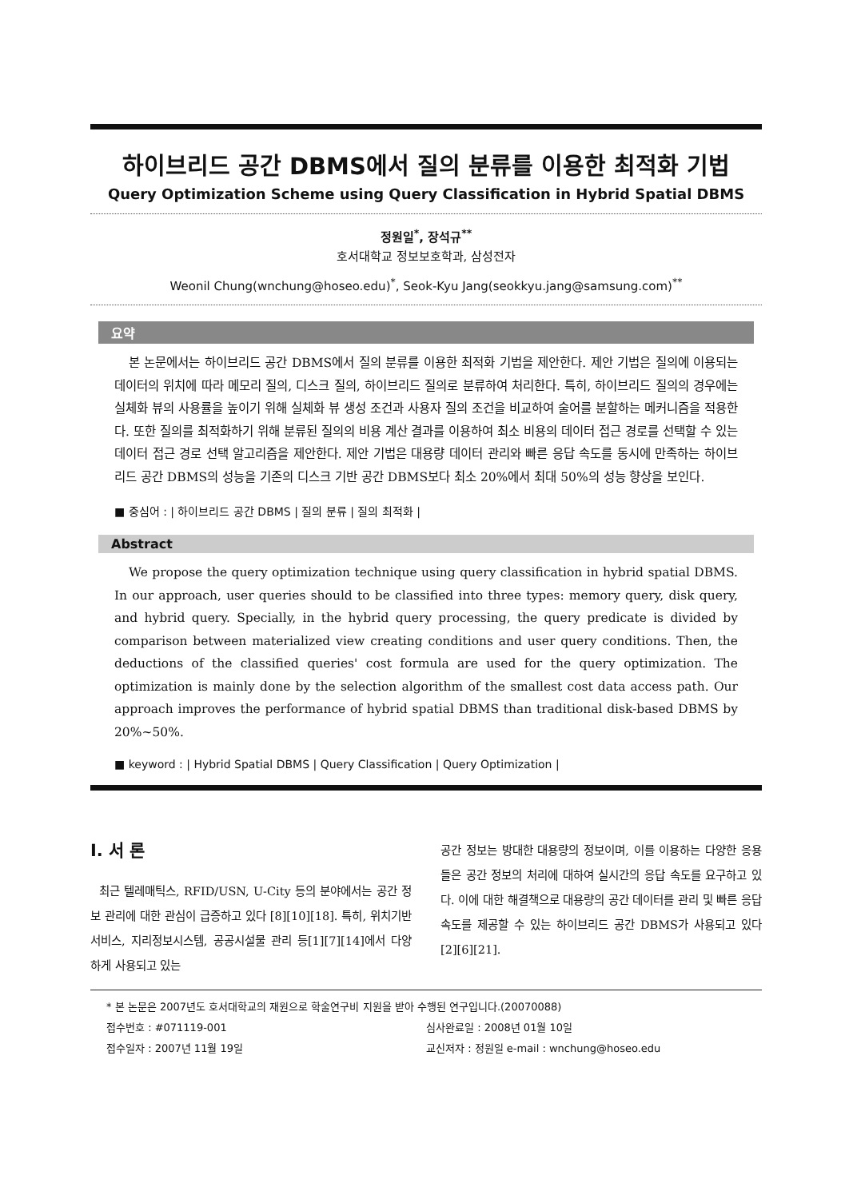하이브리드 공간 DBMS에서 질의 분류를 이용한 최적화 기법
Query Optimization Scheme using Query Classification in Hybrid Spatial DBMS
정원일<sup>*</sup>, 장석규<sup>**</sup>
호서대학교 정보보호학과, 삼성전자
Weonil Chung(wnchung@hoseo.edu)<sup>*</sup>, Seok-Kyu Jang(seokkyu.jang@samsung.com)<sup>**</sup>
요약
본 논문에서는 하이브리드 공간 DBMS에서 질의 분류를 이용한 최적화 기법을 제안한다. 제안 기법은 질의에 이용되는 데이터의 위치에 따라 메모리 질의, 디스크 질의, 하이브리드 질의로 분류하여 처리한다. 특히, 하이브리드 질의의 경우에는 실체화 뷰의 사용률을 높이기 위해 실체화 뷰 생성 조건과 사용자 질의 조건을 비교하여 술어를 분할하는 메커니즘을 적용한다. 또한 질의를 최적화하기 위해 분류된 질의의 비용 계산 결과를 이용하여 최소 비용의 데이터 접근 경로를 선택할 수 있는 데이터 접근 경로 선택 알고리즘을 제안한다. 제안 기법은 대용량 데이터 관리와 빠른 응답 속도를 동시에 만족하는 하이브리드 공간 DBMS의 성능을 기존의 디스크 기반 공간 DBMS보다 최소 20%에서 최대 50%의 성능 향상을 보인다.
■ 중심어 : | 하이브리드 공간 DBMS | 질의 분류 | 질의 최적화 |
Abstract
We propose the query optimization technique using query classification in hybrid spatial DBMS. In our approach, user queries should to be classified into three types: memory query, disk query, and hybrid query. Specially, in the hybrid query processing, the query predicate is divided by comparison between materialized view creating conditions and user query conditions. Then, the deductions of the classified queries' cost formula are used for the query optimization. The optimization is mainly done by the selection algorithm of the smallest cost data access path. Our approach improves the performance of hybrid spatial DBMS than traditional disk-based DBMS by 20%~50%.
■ keyword : | Hybrid Spatial DBMS | Query Classification | Query Optimization |
I. 서 론
최근 텔레매틱스, RFID/USN, U-City 등의 분야에서는 공간 정보 관리에 대한 관심이 급증하고 있다 [8][10][18]. 특히, 위치기반서비스, 지리정보시스템, 공공시설물 관리 등[1][7][14]에서 다양하게 사용되고 있는
공간 정보는 방대한 대용량의 정보이며, 이를 이용하는 다양한 응용들은 공간 정보의 처리에 대하여 실시간의 응답 속도를 요구하고 있다. 이에 대한 해결책으로 대용량의 공간 데이터를 관리 및 빠른 응답속도를 제공할 수 있는 하이브리드 공간 DBMS가 사용되고 있다 [2][6][21].
* 본 논문은 2007년도 호서대학교의 재원으로 학술연구비 지원을 받아 수행된 연구입니다.(20070088)
접수번호 : #071119-001 심사완료일 : 2008년 01월 10일
접수일자 : 2007년 11월 19일 교신저자 : 정원일 e-mail : wnchung@hoseo.edu